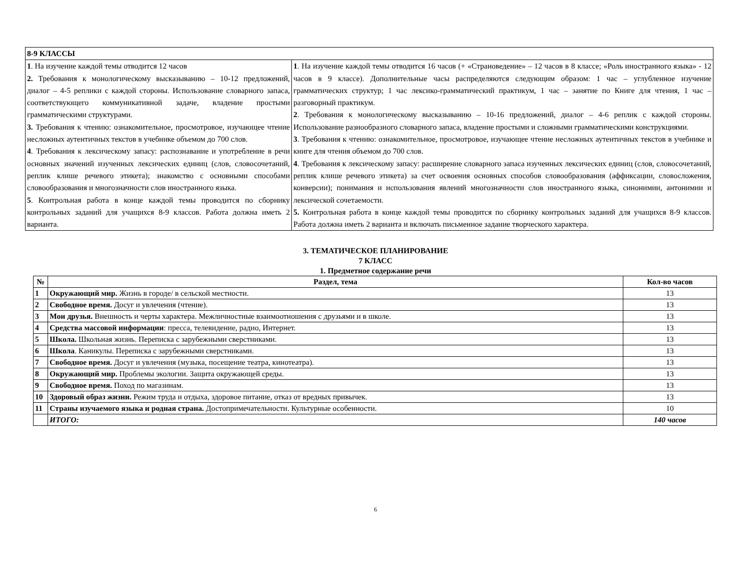| 8-9 КЛАССЫ | |
| 1 . На изучение каждой темы отводится 12 часов 2. Требования к монологическому высказыванию – 10-12 предложений, диалог – 4-5 реплики с каждой стороны. Использование словарного запаса, соответствующего коммуникативной задаче, владение простыми грамматическими структурами. 3. Требования к чтению: ознакомительное, просмотровое, изучающее чтение несложных аутентичных текстов в учебнике объемом до 700 слов. 4 . Требования к лексическому запасу: распознавание и употребление в речи основных значений изученных лексических единиц (слов, словосочетаний, реплик клише речевого этикета); знакомство с основными способами словообразования и многозначности слов иностранного языка. 5 . Контрольная работа в конце каждой темы проводится по сборнику контрольных заданий для учащихся 8-9 классов. Работа должна иметь 2 варианта. | 1 . На изучение каждой темы отводится 16 часов (+ «Страноведение» – 12 часов в 8 классе; «Роль иностранного языка» - 12 часов в 9 классе). Дополнительные часы распределяются следующим образом: 1 час – углубленное изучение грамматических структур; 1 час лексико-грамматический практикум, 1 час – занятие по Книге для чтения, 1 час – разговорный практикум. 2 . Требования к монологическому высказыванию – 10-16 предложений, диалог – 4-6 реплик с каждой стороны. Использование разнообразного словарного запаса, владение простыми и сложными грамматическими конструкциями. 3 . Требования к чтению: ознакомительное, просмотровое, изучающее чтение несложных аутентичных текстов в учебнике и книге для чтения объемом до 700 слов. 4 . Требования к лексическому запасу: расширение словарного запаса изученных лексических единиц (слов, словосочетаний, реплик клише речевого этикета) за счет освоения основных способов словообразования (аффиксации, словосложения, конверсии); понимания и использования явлений многозначности слов иностранного языка, синонимии, антонимии и лексической сочетаемости. 5. Контрольная работа в конце каждой темы проводится по сборнику контрольных заданий для учащихся 8-9 классов. Работа должна иметь 2 варианта и включать письменное задание творческого характера. |
3. ТЕМАТИЧЕСКОЕ ПЛАНИРОВАНИЕ
7 КЛАСС
1. Предметное содержание речи
| № | Раздел, тема | Кол-во часов |
| --- | --- | --- |
| 1 | Окружающий мир. Жизнь в городе/ в сельской местности. | 13 |
| 2 | Свободное время. Досуг и увлечения (чтение). | 13 |
| 3 | Мои друзья. Внешность и черты характера. Межличностные взаимоотношения с друзьями и в школе. | 13 |
| 4 | Средства массовой информации : пресса, телевидение, радио, Интернет. | 13 |
| 5 | Школа. Школьная жизнь. Переписка с зарубежными сверстниками. | 13 |
| 6 | Школа . Каникулы. Переписка с зарубежными сверстниками. | 13 |
| 7 | Свободное время. Досуг и увлечения (музыка, посещение театра, кинотеатра). | 13 |
| 8 | Окружающий мир. Проблемы экологии. Защита окружающей среды. | 13 |
| 9 | Свободное время. Поход по магазинам. | 13 |
| 10 | Здоровый образ жизни. Режим труда и отдыха, здоровое питание, отказ от вредных привычек. | 13 |
| 11 | Страны изучаемого языка и родная страна. Достопримечательности. Культурные особенности. | 10 |
| | ИТОГО: | 140 часов |
6